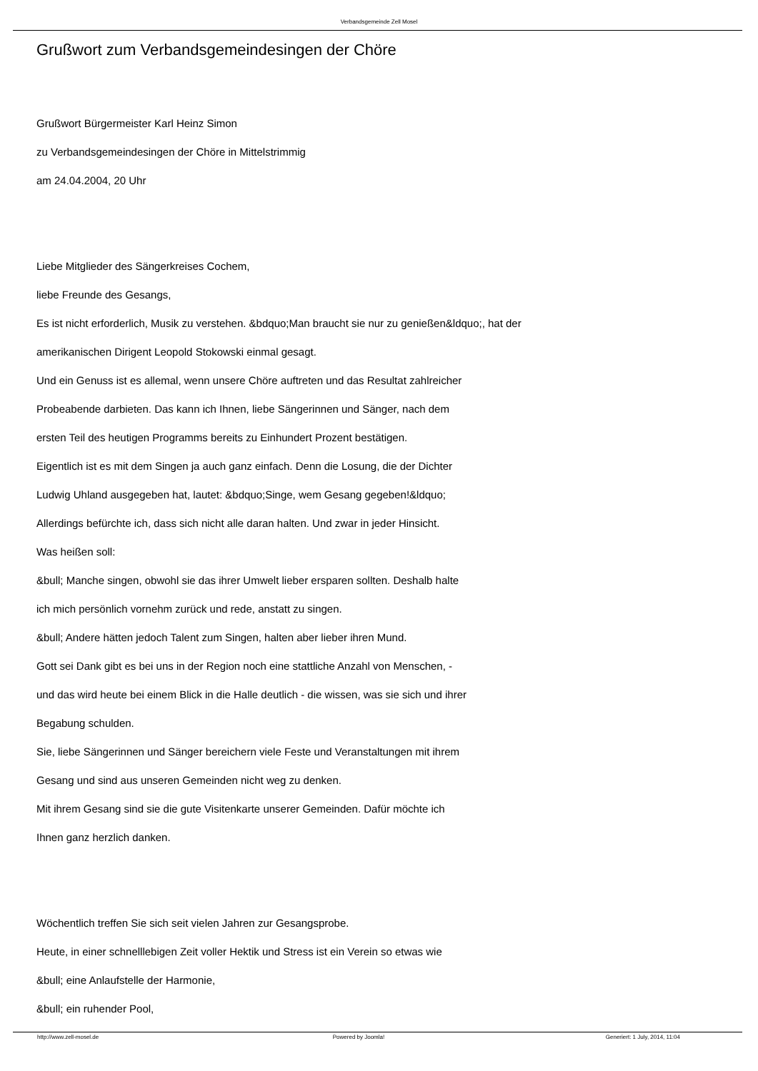Verbandsgemeinde Zell Mosel
Grußwort zum Verbandsgemeindesingen der Chöre
Grußwort Bürgermeister Karl Heinz Simon
zu Verbandsgemeindesingen der Chöre in Mittelstrimmig
am 24.04.2004, 20 Uhr
Liebe Mitglieder des Sängerkreises Cochem,
liebe Freunde des Gesangs,
Es ist nicht erforderlich, Musik zu verstehen. &bdquo;Man braucht sie nur zu genießen&ldquo;, hat der
amerikanischen Dirigent Leopold Stokowski einmal gesagt.
Und ein Genuss ist es allemal, wenn unsere Chöre auftreten und das Resultat zahlreicher
Probeabende darbieten. Das kann ich Ihnen, liebe Sängerinnen und Sänger, nach dem
ersten Teil des heutigen Programms bereits zu Einhundert Prozent bestätigen.
Eigentlich ist es mit dem Singen ja auch ganz einfach. Denn die Losung, die der Dichter
Ludwig Uhland ausgegeben hat, lautet: &bdquo;Singe, wem Gesang gegeben!&ldquo;
Allerdings befürchte ich, dass sich nicht alle daran halten. Und zwar in jeder Hinsicht.
Was heißen soll:
&bull; Manche singen, obwohl sie das ihrer Umwelt lieber ersparen sollten. Deshalb halte
ich mich persönlich vornehm zurück und rede, anstatt zu singen.
&bull; Andere hätten jedoch Talent zum Singen, halten aber lieber ihren Mund.
Gott sei Dank gibt es bei uns in der Region noch eine stattliche Anzahl von Menschen, -
und das wird heute bei einem Blick in die Halle deutlich - die wissen, was sie sich und ihrer
Begabung schulden.
Sie, liebe Sängerinnen und Sänger bereichern viele Feste und Veranstaltungen mit ihrem
Gesang und sind aus unseren Gemeinden nicht weg zu denken.
Mit ihrem Gesang sind sie die gute Visitenkarte unserer Gemeinden. Dafür möchte ich
Ihnen ganz herzlich danken.
Wöchentlich treffen Sie sich seit vielen Jahren zur Gesangsprobe.
Heute, in einer schnelllebigen Zeit voller Hektik und Stress ist ein Verein so etwas wie
&bull; eine Anlaufstelle der Harmonie,
&bull; ein ruhender Pool,
http://www.zell-mosel.de Powered by Joomla! Generiert: 1 July, 2014, 11:04